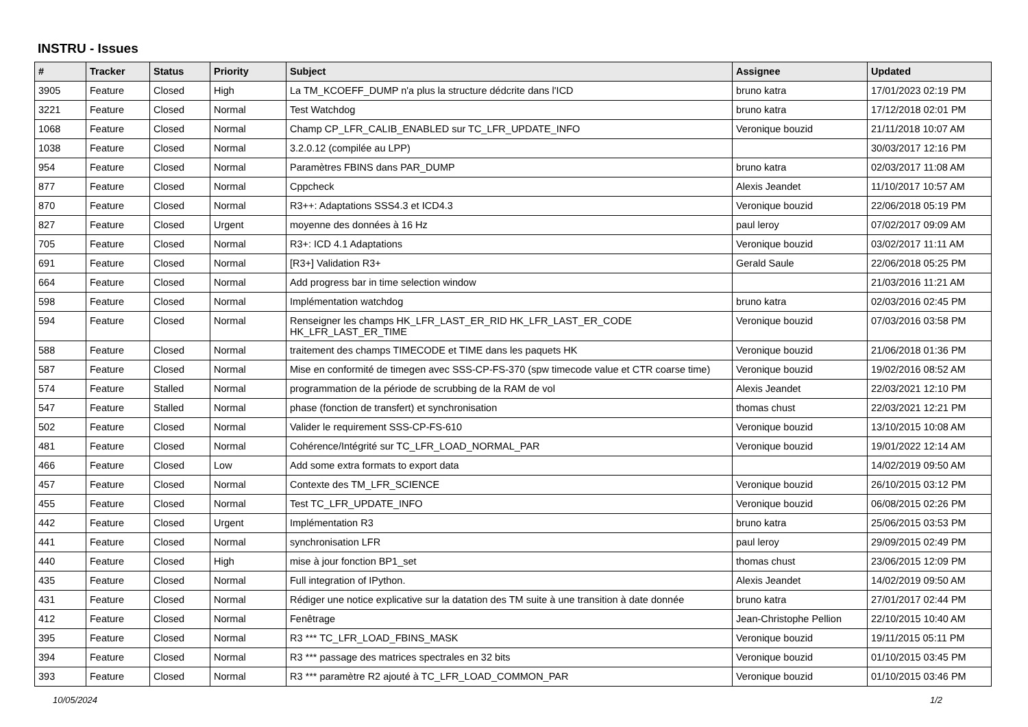INSTRU - Issues
| # | Tracker | Status | Priority | Subject | Assignee | Updated |
| --- | --- | --- | --- | --- | --- | --- |
| 3905 | Feature | Closed | High | La TM_KCOEFF_DUMP n'a plus la structure dédcrite dans l'ICD | bruno katra | 17/01/2023 02:19 PM |
| 3221 | Feature | Closed | Normal | Test Watchdog | bruno katra | 17/12/2018 02:01 PM |
| 1068 | Feature | Closed | Normal | Champ CP_LFR_CALIB_ENABLED sur TC_LFR_UPDATE_INFO | Veronique bouzid | 21/11/2018 10:07 AM |
| 1038 | Feature | Closed | Normal | 3.2.0.12 (compilée au LPP) | | 30/03/2017 12:16 PM |
| 954 | Feature | Closed | Normal | Paramètres FBINS dans PAR_DUMP | bruno katra | 02/03/2017 11:08 AM |
| 877 | Feature | Closed | Normal | Cppcheck | Alexis Jeandet | 11/10/2017 10:57 AM |
| 870 | Feature | Closed | Normal | R3++: Adaptations SSS4.3 et ICD4.3 | Veronique bouzid | 22/06/2018 05:19 PM |
| 827 | Feature | Closed | Urgent | moyenne des données à 16 Hz | paul leroy | 07/02/2017 09:09 AM |
| 705 | Feature | Closed | Normal | R3+: ICD 4.1 Adaptations | Veronique bouzid | 03/02/2017 11:11 AM |
| 691 | Feature | Closed | Normal | [R3+] Validation R3+ | Gerald Saule | 22/06/2018 05:25 PM |
| 664 | Feature | Closed | Normal | Add progress bar in time selection window | | 21/03/2016 11:21 AM |
| 598 | Feature | Closed | Normal | Implémentation watchdog | bruno katra | 02/03/2016 02:45 PM |
| 594 | Feature | Closed | Normal | Renseigner les champs HK_LFR_LAST_ER_RID HK_LFR_LAST_ER_CODE HK_LFR_LAST_ER_TIME | Veronique bouzid | 07/03/2016 03:58 PM |
| 588 | Feature | Closed | Normal | traitement des champs TIMECODE et TIME dans les paquets HK | Veronique bouzid | 21/06/2018 01:36 PM |
| 587 | Feature | Closed | Normal | Mise en conformité de timegen avec SSS-CP-FS-370 (spw timecode value et CTR coarse time) | Veronique bouzid | 19/02/2016 08:52 AM |
| 574 | Feature | Stalled | Normal | programmation de la période de scrubbing de la RAM de vol | Alexis Jeandet | 22/03/2021 12:10 PM |
| 547 | Feature | Stalled | Normal | phase (fonction de transfert) et synchronisation | thomas chust | 22/03/2021 12:21 PM |
| 502 | Feature | Closed | Normal | Valider le requirement SSS-CP-FS-610 | Veronique bouzid | 13/10/2015 10:08 AM |
| 481 | Feature | Closed | Normal | Cohérence/Intégrité sur TC_LFR_LOAD_NORMAL_PAR | Veronique bouzid | 19/01/2022 12:14 AM |
| 466 | Feature | Closed | Low | Add some extra formats to export data | | 14/02/2019 09:50 AM |
| 457 | Feature | Closed | Normal | Contexte des TM_LFR_SCIENCE | Veronique bouzid | 26/10/2015 03:12 PM |
| 455 | Feature | Closed | Normal | Test TC_LFR_UPDATE_INFO | Veronique bouzid | 06/08/2015 02:26 PM |
| 442 | Feature | Closed | Urgent | Implémentation R3 | bruno katra | 25/06/2015 03:53 PM |
| 441 | Feature | Closed | Normal | synchronisation LFR | paul leroy | 29/09/2015 02:49 PM |
| 440 | Feature | Closed | High | mise à jour fonction BP1_set | thomas chust | 23/06/2015 12:09 PM |
| 435 | Feature | Closed | Normal | Full integration of IPython. | Alexis Jeandet | 14/02/2019 09:50 AM |
| 431 | Feature | Closed | Normal | Rédiger une notice explicative sur la datation des TM suite à une transition à date donnée | bruno katra | 27/01/2017 02:44 PM |
| 412 | Feature | Closed | Normal | Fenêtrage | Jean-Christophe Pellion | 22/10/2015 10:40 AM |
| 395 | Feature | Closed | Normal | R3 *** TC_LFR_LOAD_FBINS_MASK | Veronique bouzid | 19/11/2015 05:11 PM |
| 394 | Feature | Closed | Normal | R3 *** passage des matrices spectrales en 32 bits | Veronique bouzid | 01/10/2015 03:45 PM |
| 393 | Feature | Closed | Normal | R3 *** paramètre R2 ajouté à TC_LFR_LOAD_COMMON_PAR | Veronique bouzid | 01/10/2015 03:46 PM |
10/05/2024 1/2